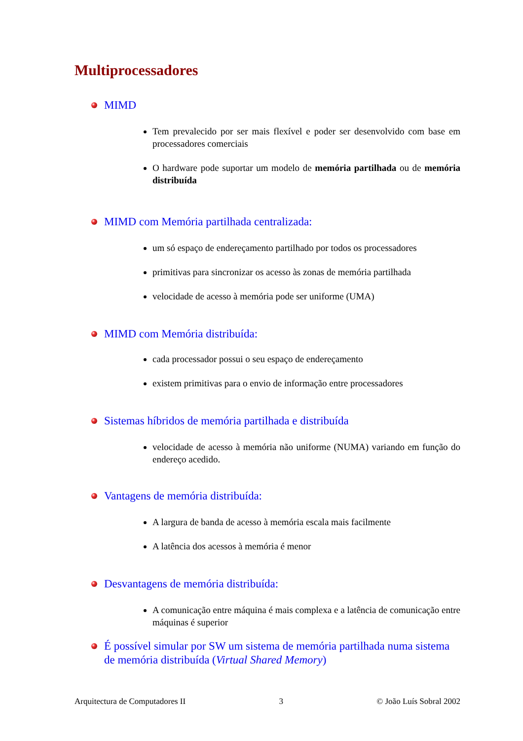Multiprocessadores
MIMD
Tem prevalecido por ser mais flexível e poder ser desenvolvido com base em processadores comerciais
O hardware pode suportar um modelo de memória partilhada ou de memória distribuída
MIMD com Memória partilhada centralizada:
um só espaço de endereçamento partilhado por todos os processadores
primitivas para sincronizar os acesso às zonas de memória partilhada
velocidade de acesso à memória pode ser uniforme (UMA)
MIMD com Memória distribuída:
cada processador possui o seu espaço de endereçamento
existem primitivas para o envio de informação entre processadores
Sistemas híbridos de memória partilhada e distribuída
velocidade de acesso à memória não uniforme (NUMA) variando em função do endereço acedido.
Vantagens de memória distribuída:
A largura de banda de acesso à memória escala mais facilmente
A latência dos acessos à memória é menor
Desvantagens de memória distribuída:
A comunicação entre máquina é mais complexa e a latência de comunicação entre máquinas é superior
É possível simular por SW um sistema de memória partilhada numa sistema de memória distribuída (Virtual Shared Memory)
Arquitectura de Computadores II 3 © João Luís Sobral 2002